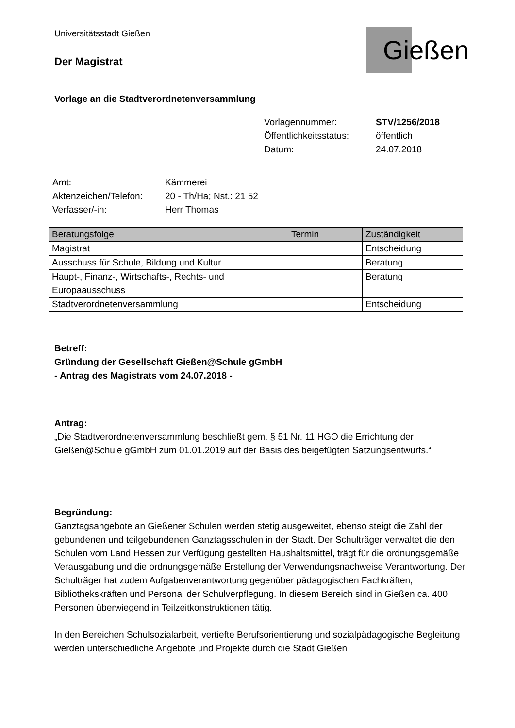Universitätsstadt Gießen
Der Magistrat
Gießen
Vorlage an die Stadtverordnetenversammlung
Vorlagennummer: STV/1256/2018 Öffentlichkeitsstatus: öffentlich Datum: 24.07.2018
Amt: Kämmerei Aktenzeichen/Telefon: 20 - Th/Ha; Nst.: 21 52 Verfasser/-in: Herr Thomas
| Beratungsfolge | Termin | Zuständigkeit |
| --- | --- | --- |
| Magistrat | | Entscheidung |
| Ausschuss für Schule, Bildung und Kultur | | Beratung |
| Haupt-, Finanz-, Wirtschafts-, Rechts- und Europaausschuss | | Beratung |
| Stadtverordnetenversammlung | | Entscheidung |
Betreff:
Gründung der Gesellschaft Gießen@Schule gGmbH
- Antrag des Magistrats vom 24.07.2018 -
Antrag:
„Die Stadtverordnetenversammlung beschließt gem. § 51 Nr. 11 HGO die Errichtung der Gießen@Schule gGmbH zum 01.01.2019 auf der Basis des beigefügten Satzungsentwurfs.“
Begründung:
Ganztagsangebote an Gießener Schulen werden stetig ausgeweitet, ebenso steigt die Zahl der gebundenen und teilgebundenen Ganztagsschulen in der Stadt. Der Schulträger verwaltet die den Schulen vom Land Hessen zur Verfügung gestellten Haushaltsmittel, trägt für die ordnungsgemäße Verausgabung und die ordnungsgemäße Erstellung der Verwendungsnachweise Verantwortung. Der Schulträger hat zudem Aufgabenverantwortung gegenüber pädagogischen Fachkräften, Bibliothekskräften und Personal der Schulverpflegung. In diesem Bereich sind in Gießen ca. 400 Personen überwiegend in Teilzeitkonstruktionen tätig.
In den Bereichen Schulsozialarbeit, vertiefte Berufsorientierung und sozialpädagogische Begleitung werden unterschiedliche Angebote und Projekte durch die Stadt Gießen